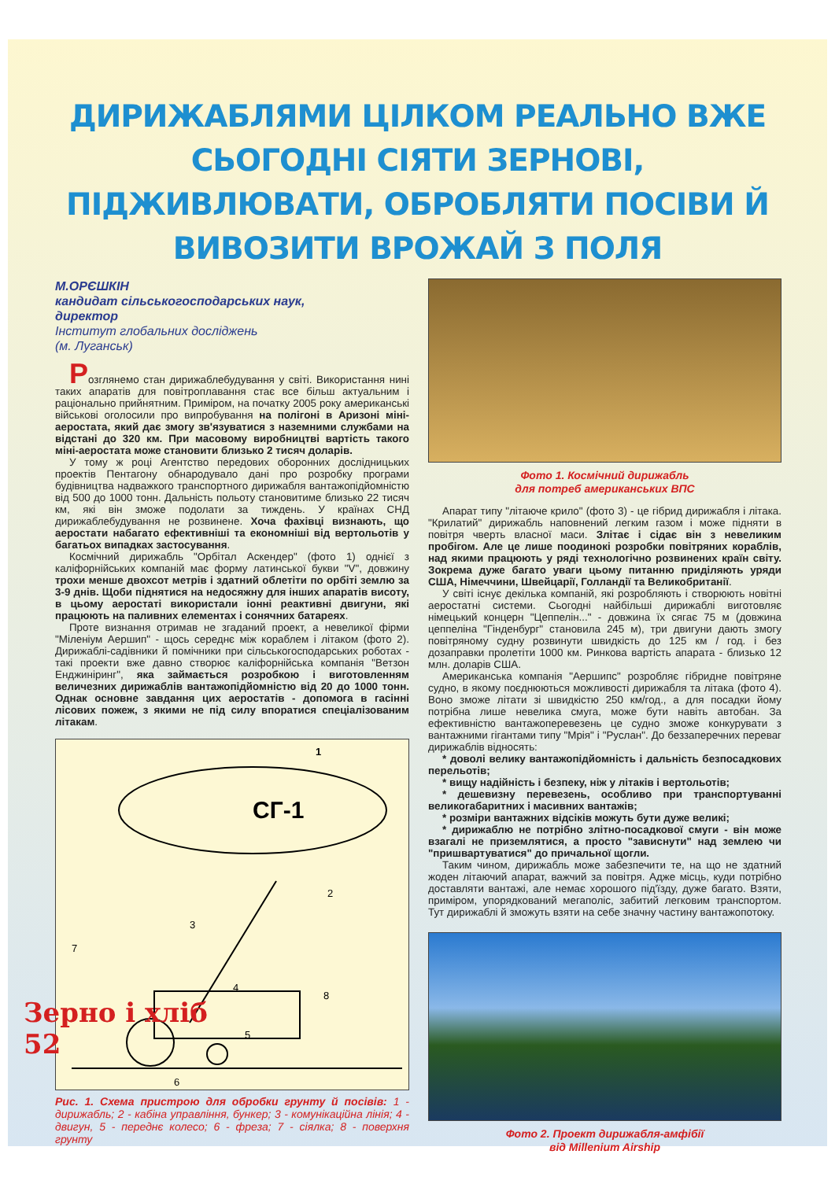ДИРИЖАБЛЯМИ ЦІЛКОМ РЕАЛЬНО ВЖЕ СЬОГОДНІ СІЯТИ ЗЕРНОВІ, ПІДЖИВЛЮВАТИ, ОБРОБЛЯТИ ПОСІВИ Й ВИВОЗИТИ ВРОЖАЙ З ПОЛЯ
М.ОРЄШКІН
кандидат сільськогосподарських наук,
директор
Інститут глобальних досліджень
(м. Луганськ)
Розглянемо стан дирижаблебудування у світі. Використання нині таких апаратів для повітроплавання стає все більш актуальним і раціонально прийнятним. Приміром, на початку 2005 року американські військові оголосили про випробування на полігоні в Аризоні міні-аеростата, який дає змогу зв'язуватися з наземними службами на відстані до 320 км. При масовому виробництві вартість такого міні-аеростата може становити близько 2 тисяч доларів.
У тому ж році Агентство передових оборонних дослідницьких проектів Пентагону обнародувало дані про розробку програми будівництва надважкого транспортного дирижабля вантажопідйомністю від 500 до 1000 тонн. Дальність польоту становитиме близько 22 тисяч км, які він зможе подолати за тиждень. У країнах СНД дирижаблебудування не розвинене. Хоча фахівці визнають, що аеростати набагато ефективніші та економніші від вертольотів у багатьох випадках застосування.
Космічний дирижабль "Орбітал Аскендер" (фото 1) однієї з каліфорнійських компаній має форму латинської букви "V", довжину трохи менше двохсот метрів і здатний облетіти по орбіті землю за 3-9 днів. Щоби піднятися на недосяжну для інших апаратів висоту, в цьому аеростаті використали іонні реактивні двигуни, які працюють на паливних елементах і сонячних батареях.
Проте визнання отримав не згаданий проект, а невеликої фірми "Міленіум Аершип" - щось середнє між кораблем і літаком (фото 2). Дирижаблі-садівники й помічники при сільськогосподарських роботах - такі проекти вже давно створює каліфорнійська компанія "Ветзон Енджиніринг", яка займається розробкою і виготовленням величезних дирижаблів вантажопідйомністю від 20 до 1000 тонн. Однак основне завдання цих аеростатів - допомога в гасінні лісових пожеж, з якими не під силу впоратися спеціалізованим літакам.
СГ-1
1
2
3
4
5
6
7
8
Рис. 1. Схема пристрою для обробки грунту й посівів: 1 - дирижабль; 2 - кабіна управління, бункер; 3 - комунікаційна лінія; 4 - двигун, 5 - переднє колесо; 6 - фреза; 7 - сіялка; 8 - поверхня грунту
Фото 1. Космічний дирижабль
для потреб американських ВПС
Апарат типу "літаюче крило" (фото 3) - це гібрид дирижабля і літака. "Крилатий" дирижабль наповнений легким газом і може підняти в повітря чверть власної маси. Злітає і сідає він з невеликим пробігом. Але це лише поодинокі розробки повітряних кораблів, над якими працюють у ряді технологічно розвинених країн світу. Зокрема дуже багато уваги цьому питанню приділяють уряди США, Німеччини, Швейцарії, Голландії та Великобританії.
У світі існує декілька компаній, які розробляють і створюють новітні аеростатні системи. Сьогодні найбільші дирижаблі виготовляє німецький концерн "Цеппелін..." - довжина їх сягає 75 м (довжина цеппеліна "Гінденбург" становила 245 м), три двигуни дають змогу повітряному судну розвинути швидкість до 125 км / год. і без дозаправки пролетіти 1000 км. Ринкова вартість апарата - близько 12 млн. доларів США.
Американська компанія "Аершипс" розробляє гібридне повітряне судно, в якому поєднюються можливості дирижабля та літака (фото 4). Воно зможе літати зі швидкістю 250 км/год., а для посадки йому потрібна лише невелика смуга, може бути навіть автобан. За ефективністю вантажоперевезень це судно зможе конкурувати з вантажними гігантами типу "Мрія" і "Руслан". До беззаперечних переваг дирижаблів відносять:
* доволі велику вантажопідйомність і дальність безпосадкових перельотів;
* вищу надійність і безпеку, ніж у літаків і вертольотів;
* дешевизну перевезень, особливо при транспортуванні великогабаритних і масивних вантажів;
* розміри вантажних відсіків можуть бути дуже великі;
* дирижаблю не потрібно злітно-посадкової смуги - він може взагалі не приземлятися, а просто "зависнути" над землею чи "пришвартуватися" до причальної щогли.
Таким чином, дирижабль може забезпечити те, на що не здатний жоден літаючий апарат, важчий за повітря. Адже місць, куди потрібно доставляти вантажі, але немає хорошого під'їзду, дуже багато. Взяти, приміром, упорядкований мегаполіс, забитий легковим транспортом. Тут дирижаблі й зможуть взяти на себе значну частину вантажопотоку.
Фото 2. Проект дирижабля-амфібії
від Millenium Airship
Зерно і хліб
52